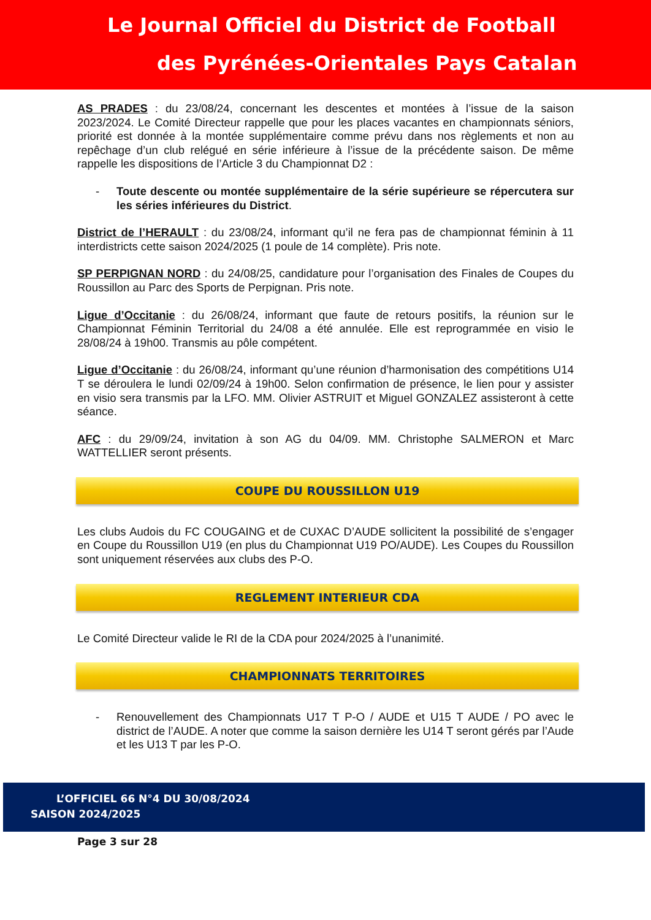Le Journal Officiel du District de Football
des Pyrénées-Orientales Pays Catalan
AS PRADES : du 23/08/24, concernant les descentes et montées à l’issue de la saison 2023/2024. Le Comité Directeur rappelle que pour les places vacantes en championnats séniors, priorité est donnée à la montée supplémentaire comme prévu dans nos règlements et non au repêchage d’un club relégué en série inférieure à l’issue de la précédente saison. De même rappelle les dispositions de l’Article 3 du Championnat D2 :
- Toute descente ou montée supplémentaire de la série supérieure se répercutera sur les séries inférieures du District.
District de l’HERAULT : du 23/08/24, informant qu’il ne fera pas de championnat féminin à 11 interdistricts cette saison 2024/2025 (1 poule de 14 complète). Pris note.
SP PERPIGNAN NORD : du 24/08/25, candidature pour l’organisation des Finales de Coupes du Roussillon au Parc des Sports de Perpignan. Pris note.
Ligue d’Occitanie : du 26/08/24, informant que faute de retours positifs, la réunion sur le Championnat Féminin Territorial du 24/08 a été annulée. Elle est reprogrammée en visio le 28/08/24 à 19h00. Transmis au pôle compétent.
Ligue d’Occitanie : du 26/08/24, informant qu’une réunion d’harmonisation des compétitions U14 T se déroulera le lundi 02/09/24 à 19h00. Selon confirmation de présence, le lien pour y assister en visio sera transmis par la LFO. MM. Olivier ASTRUIT et Miguel GONZALEZ assisteront à cette séance.
AFC : du 29/09/24, invitation à son AG du 04/09. MM. Christophe SALMERON et Marc WATTELLIER seront présents.
COUPE DU ROUSSILLON U19
Les clubs Audois du FC COUGAING et de CUXAC D’AUDE sollicitent la possibilité de s’engager en Coupe du Roussillon U19 (en plus du Championnat U19 PO/AUDE). Les Coupes du Roussillon sont uniquement réservées aux clubs des P-O.
REGLEMENT INTERIEUR CDA
Le Comité Directeur valide le RI de la CDA pour 2024/2025 à l’unanimité.
CHAMPIONNATS TERRITOIRES
- Renouvellement des Championnats U17 T P-O / AUDE et U15 T AUDE / PO avec le district de l’AUDE. A noter que comme la saison dernière les U14 T seront gérés par l’Aude et les U13 T par les P-O.
L’OFFICIEL 66 N°4 DU 30/08/2024
SAISON 2024/2025
Page 3 sur 28